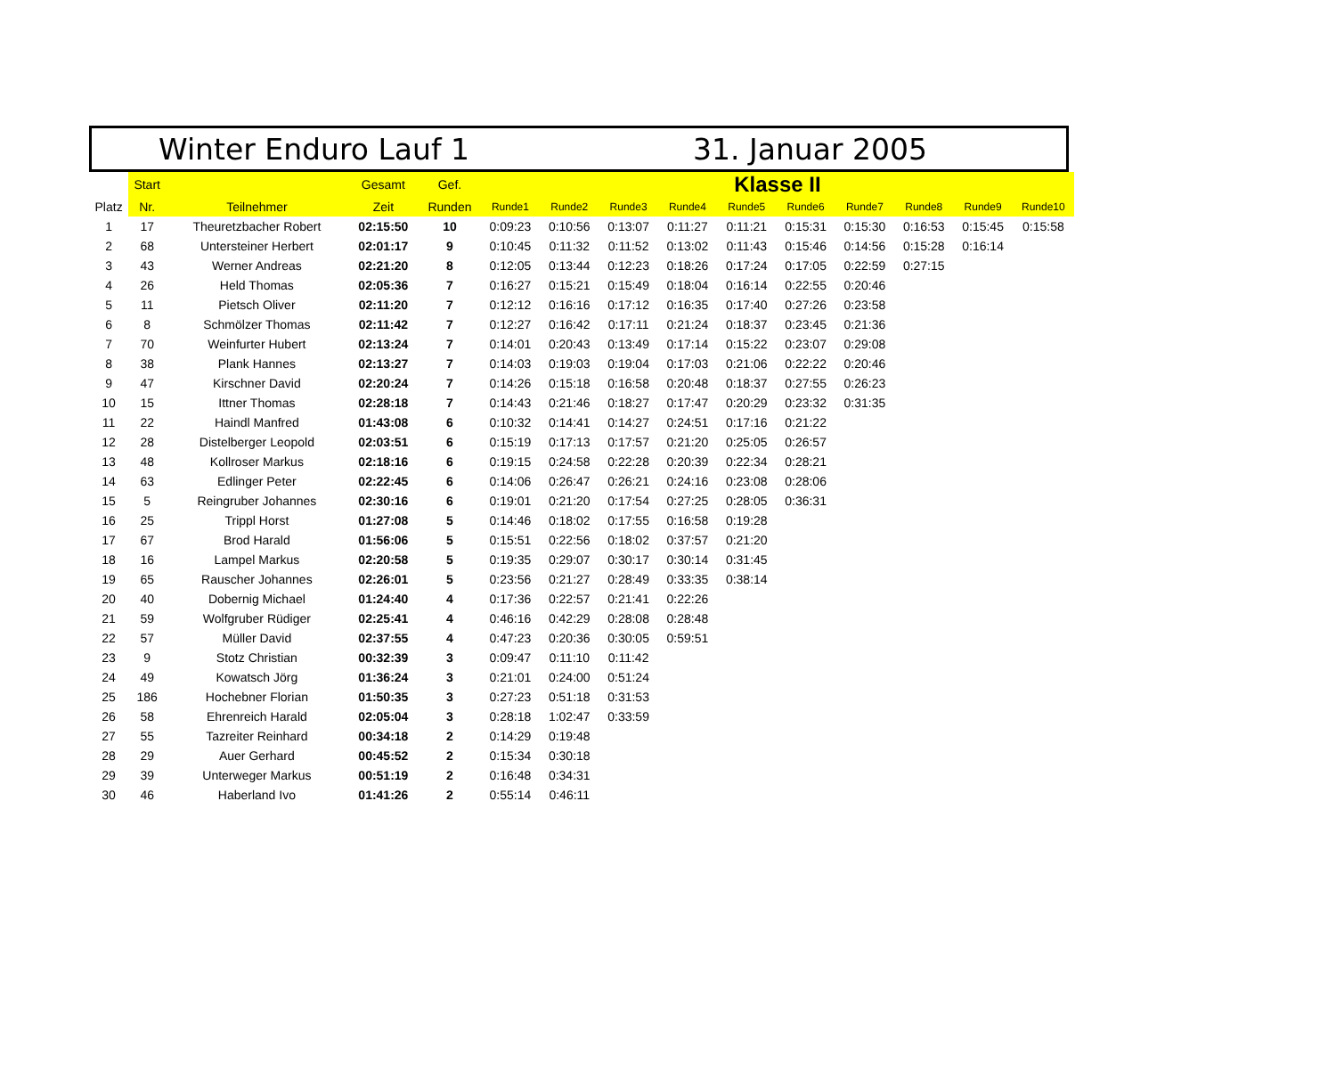Winter Enduro Lauf 1 31. Januar 2005
| | Start | | Gesamt | Gef. | Klasse II | | | | | | | | | |
| --- | --- | --- | --- | --- | --- | --- | --- | --- | --- | --- | --- | --- | --- | --- |
| Platz | Nr. | Teilnehmer | Zeit | Runden | Runde1 | Runde2 | Runde3 | Runde4 | Runde5 | Runde6 | Runde7 | Runde8 | Runde9 | Runde10 |
| 1 | 17 | Theuretzbacher Robert | 02:15:50 | 10 | 0:09:23 | 0:10:56 | 0:13:07 | 0:11:27 | 0:11:21 | 0:15:31 | 0:15:30 | 0:16:53 | 0:15:45 | 0:15:58 |
| 2 | 68 | Untersteiner Herbert | 02:01:17 | 9 | 0:10:45 | 0:11:32 | 0:11:52 | 0:13:02 | 0:11:43 | 0:15:46 | 0:14:56 | 0:15:28 | 0:16:14 | |
| 3 | 43 | Werner Andreas | 02:21:20 | 8 | 0:12:05 | 0:13:44 | 0:12:23 | 0:18:26 | 0:17:24 | 0:17:05 | 0:22:59 | 0:27:15 | | |
| 4 | 26 | Held Thomas | 02:05:36 | 7 | 0:16:27 | 0:15:21 | 0:15:49 | 0:18:04 | 0:16:14 | 0:22:55 | 0:20:46 | | | |
| 5 | 11 | Pietsch Oliver | 02:11:20 | 7 | 0:12:12 | 0:16:16 | 0:17:12 | 0:16:35 | 0:17:40 | 0:27:26 | 0:23:58 | | | |
| 6 | 8 | Schmölzer Thomas | 02:11:42 | 7 | 0:12:27 | 0:16:42 | 0:17:11 | 0:21:24 | 0:18:37 | 0:23:45 | 0:21:36 | | | |
| 7 | 70 | Weinfurter Hubert | 02:13:24 | 7 | 0:14:01 | 0:20:43 | 0:13:49 | 0:17:14 | 0:15:22 | 0:23:07 | 0:29:08 | | | |
| 8 | 38 | Plank Hannes | 02:13:27 | 7 | 0:14:03 | 0:19:03 | 0:19:04 | 0:17:03 | 0:21:06 | 0:22:22 | 0:20:46 | | | |
| 9 | 47 | Kirschner David | 02:20:24 | 7 | 0:14:26 | 0:15:18 | 0:16:58 | 0:20:48 | 0:18:37 | 0:27:55 | 0:26:23 | | | |
| 10 | 15 | Ittner Thomas | 02:28:18 | 7 | 0:14:43 | 0:21:46 | 0:18:27 | 0:17:47 | 0:20:29 | 0:23:32 | 0:31:35 | | | |
| 11 | 22 | Haindl Manfred | 01:43:08 | 6 | 0:10:32 | 0:14:41 | 0:14:27 | 0:24:51 | 0:17:16 | 0:21:22 | | | | |
| 12 | 28 | Distelberger Leopold | 02:03:51 | 6 | 0:15:19 | 0:17:13 | 0:17:57 | 0:21:20 | 0:25:05 | 0:26:57 | | | | |
| 13 | 48 | Kollroser Markus | 02:18:16 | 6 | 0:19:15 | 0:24:58 | 0:22:28 | 0:20:39 | 0:22:34 | 0:28:21 | | | | |
| 14 | 63 | Edlinger Peter | 02:22:45 | 6 | 0:14:06 | 0:26:47 | 0:26:21 | 0:24:16 | 0:23:08 | 0:28:06 | | | | |
| 15 | 5 | Reingruber Johannes | 02:30:16 | 6 | 0:19:01 | 0:21:20 | 0:17:54 | 0:27:25 | 0:28:05 | 0:36:31 | | | | |
| 16 | 25 | Trippl Horst | 01:27:08 | 5 | 0:14:46 | 0:18:02 | 0:17:55 | 0:16:58 | 0:19:28 | | | | | |
| 17 | 67 | Brod Harald | 01:56:06 | 5 | 0:15:51 | 0:22:56 | 0:18:02 | 0:37:57 | 0:21:20 | | | | | |
| 18 | 16 | Lampel Markus | 02:20:58 | 5 | 0:19:35 | 0:29:07 | 0:30:17 | 0:30:14 | 0:31:45 | | | | | |
| 19 | 65 | Rauscher Johannes | 02:26:01 | 5 | 0:23:56 | 0:21:27 | 0:28:49 | 0:33:35 | 0:38:14 | | | | | |
| 20 | 40 | Dobernig Michael | 01:24:40 | 4 | 0:17:36 | 0:22:57 | 0:21:41 | 0:22:26 | | | | | | |
| 21 | 59 | Wolfgruber Rüdiger | 02:25:41 | 4 | 0:46:16 | 0:42:29 | 0:28:08 | 0:28:48 | | | | | | |
| 22 | 57 | Müller David | 02:37:55 | 4 | 0:47:23 | 0:20:36 | 0:30:05 | 0:59:51 | | | | | | |
| 23 | 9 | Stotz Christian | 00:32:39 | 3 | 0:09:47 | 0:11:10 | 0:11:42 | | | | | | | |
| 24 | 49 | Kowatsch Jörg | 01:36:24 | 3 | 0:21:01 | 0:24:00 | 0:51:24 | | | | | | | |
| 25 | 186 | Hochebner Florian | 01:50:35 | 3 | 0:27:23 | 0:51:18 | 0:31:53 | | | | | | | |
| 26 | 58 | Ehrenreich Harald | 02:05:04 | 3 | 0:28:18 | 1:02:47 | 0:33:59 | | | | | | | |
| 27 | 55 | Tazreiter Reinhard | 00:34:18 | 2 | 0:14:29 | 0:19:48 | | | | | | | | |
| 28 | 29 | Auer Gerhard | 00:45:52 | 2 | 0:15:34 | 0:30:18 | | | | | | | | |
| 29 | 39 | Unterweger Markus | 00:51:19 | 2 | 0:16:48 | 0:34:31 | | | | | | | | |
| 30 | 46 | Haberland Ivo | 01:41:26 | 2 | 0:55:14 | 0:46:11 | | | | | | | | |